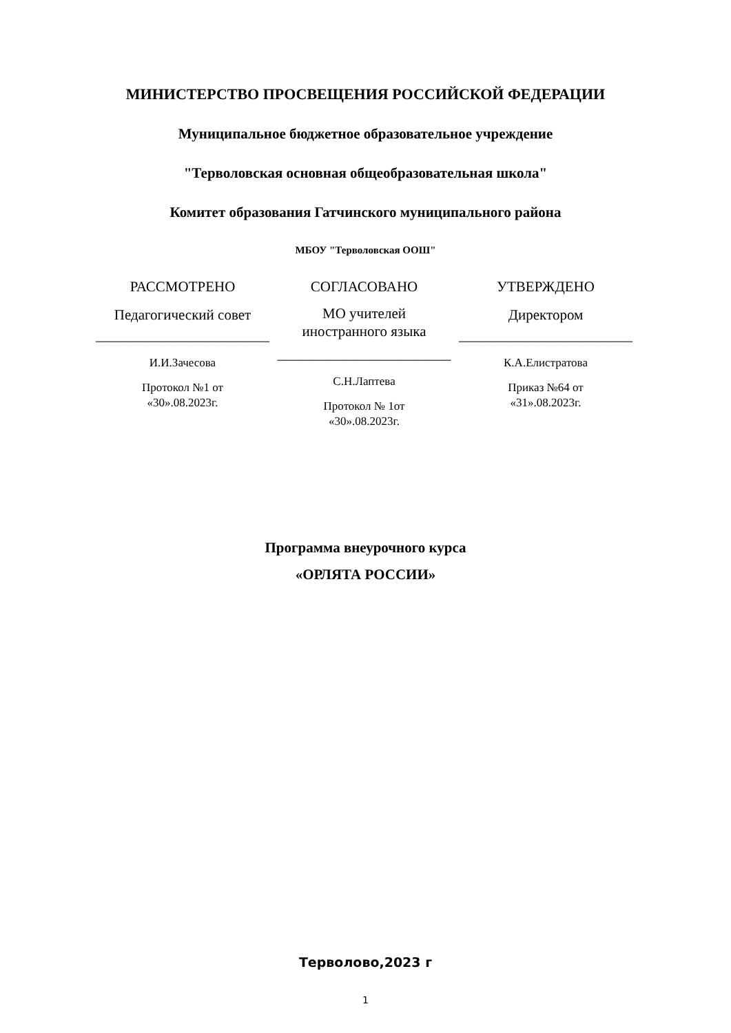МИНИСТЕРСТВО ПРОСВЕЩЕНИЯ РОССИЙСКОЙ ФЕДЕРАЦИИ
Муниципальное бюджетное образовательное учреждение
"Терволовская основная общеобразовательная школа"
Комитет образования Гатчинского муниципального района
МБОУ "Терволовская ООШ"
РАССМОТРЕНО
Педагогический совет
________________________
И.И.Зачесова
Протокол №1 от
«30».08.2023г.
СОГЛАСОВАНО
МО учителей
иностранного языка
________________________
С.Н.Лаптева
Протокол № 1от
«30».08.2023г.
УТВЕРЖДЕНО
Директором
________________________
К.А.Елистратова
Приказ №64 от
«31».08.2023г.
Программа внеурочного курса
«ОРЛЯТА РОССИИ»
Терволово,2023 г
1